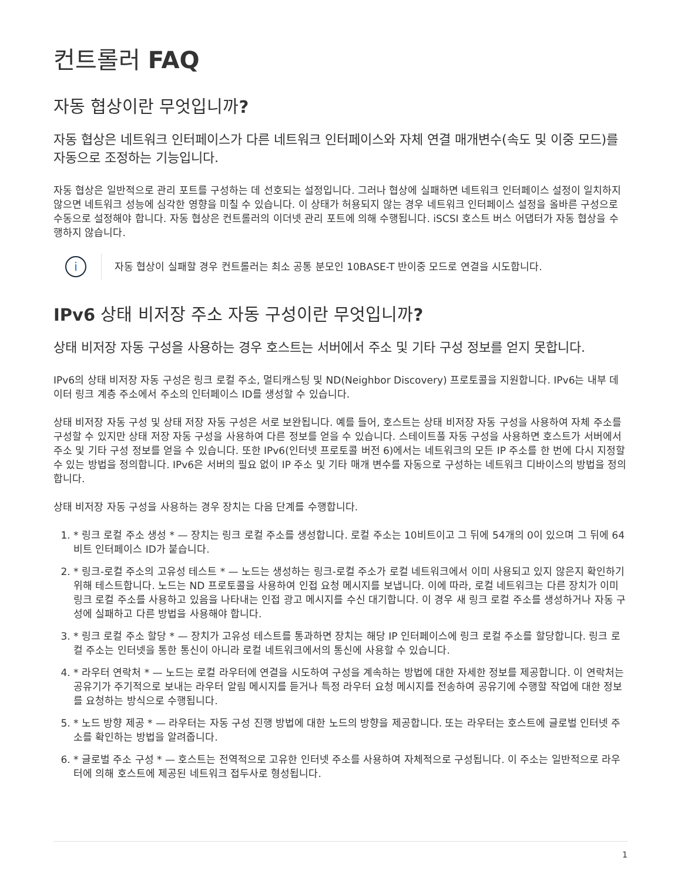컨트롤러 FAQ
자동 협상이란 무엇입니까?
자동 협상은 네트워크 인터페이스가 다른 네트워크 인터페이스와 자체 연결 매개변수(속도 및 이중 모드)를 자동으로 조정하는 기능입니다.
자동 협상은 일반적으로 관리 포트를 구성하는 데 선호되는 설정입니다. 그러나 협상에 실패하면 네트워크 인터페이스 설정이 일치하지 않으면 네트워크 성능에 심각한 영향을 미칠 수 있습니다. 이 상태가 허용되지 않는 경우 네트워크 인터페이스 설정을 올바른 구성으로 수동으로 설정해야 합니다. 자동 협상은 컨트롤러의 이더넷 관리 포트에 의해 수행됩니다. iSCSI 호스트 버스 어댑터가 자동 협상을 수행하지 않습니다.
i
자동 협상이 실패할 경우 컨트롤러는 최소 공통 분모인 10BASE-T 반이중 모드로 연결을 시도합니다.
IPv6 상태 비저장 주소 자동 구성이란 무엇입니까?
상태 비저장 자동 구성을 사용하는 경우 호스트는 서버에서 주소 및 기타 구성 정보를 얻지 못합니다.
IPv6의 상태 비저장 자동 구성은 링크 로컬 주소, 멀티캐스팅 및 ND(Neighbor Discovery) 프로토콜을 지원합니다. IPv6는 내부 데이터 링크 계층 주소에서 주소의 인터페이스 ID를 생성할 수 있습니다.
상태 비저장 자동 구성 및 상태 저장 자동 구성은 서로 보완됩니다. 예를 들어, 호스트는 상태 비저장 자동 구성을 사용하여 자체 주소를 구성할 수 있지만 상태 저장 자동 구성을 사용하여 다른 정보를 얻을 수 있습니다. 스테이트풀 자동 구성을 사용하면 호스트가 서버에서 주소 및 기타 구성 정보를 얻을 수 있습니다. 또한 IPv6(인터넷 프로토콜 버전 6)에서는 네트워크의 모든 IP 주소를 한 번에 다시 지정할 수 있는 방법을 정의합니다. IPv6은 서버의 필요 없이 IP 주소 및 기타 매개 변수를 자동으로 구성하는 네트워크 디바이스의 방법을 정의합니다.
상태 비저장 자동 구성을 사용하는 경우 장치는 다음 단계를 수행합니다.
1. * 링크 로컬 주소 생성 * — 장치는 링크 로컬 주소를 생성합니다. 로컬 주소는 10비트이고 그 뒤에 54개의 0이 있으며 그 뒤에 64비트 인터페이스 ID가 붙습니다.
2. * 링크-로컬 주소의 고유성 테스트 * — 노드는 생성하는 링크-로컬 주소가 로컬 네트워크에서 이미 사용되고 있지 않은지 확인하기 위해 테스트합니다. 노드는 ND 프로토콜을 사용하여 인접 요청 메시지를 보냅니다. 이에 따라, 로컬 네트워크는 다른 장치가 이미 링크 로컬 주소를 사용하고 있음을 나타내는 인접 광고 메시지를 수신 대기합니다. 이 경우 새 링크 로컬 주소를 생성하거나 자동 구성에 실패하고 다른 방법을 사용해야 합니다.
3. * 링크 로컬 주소 할당 * — 장치가 고유성 테스트를 통과하면 장치는 해당 IP 인터페이스에 링크 로컬 주소를 할당합니다. 링크 로컬 주소는 인터넷을 통한 통신이 아니라 로컬 네트워크에서의 통신에 사용할 수 있습니다.
4. * 라우터 연락처 * — 노드는 로컬 라우터에 연결을 시도하여 구성을 계속하는 방법에 대한 자세한 정보를 제공합니다. 이 연락처는 공유기가 주기적으로 보내는 라우터 알림 메시지를 듣거나 특정 라우터 요청 메시지를 전송하여 공유기에 수행할 작업에 대한 정보를 요청하는 방식으로 수행됩니다.
5. * 노드 방향 제공 * — 라우터는 자동 구성 진행 방법에 대한 노드의 방향을 제공합니다. 또는 라우터는 호스트에 글로벌 인터넷 주소를 확인하는 방법을 알려줍니다.
6. * 글로벌 주소 구성 * — 호스트는 전역적으로 고유한 인터넷 주소를 사용하여 자체적으로 구성됩니다. 이 주소는 일반적으로 라우터에 의해 호스트에 제공된 네트워크 접두사로 형성됩니다.
1